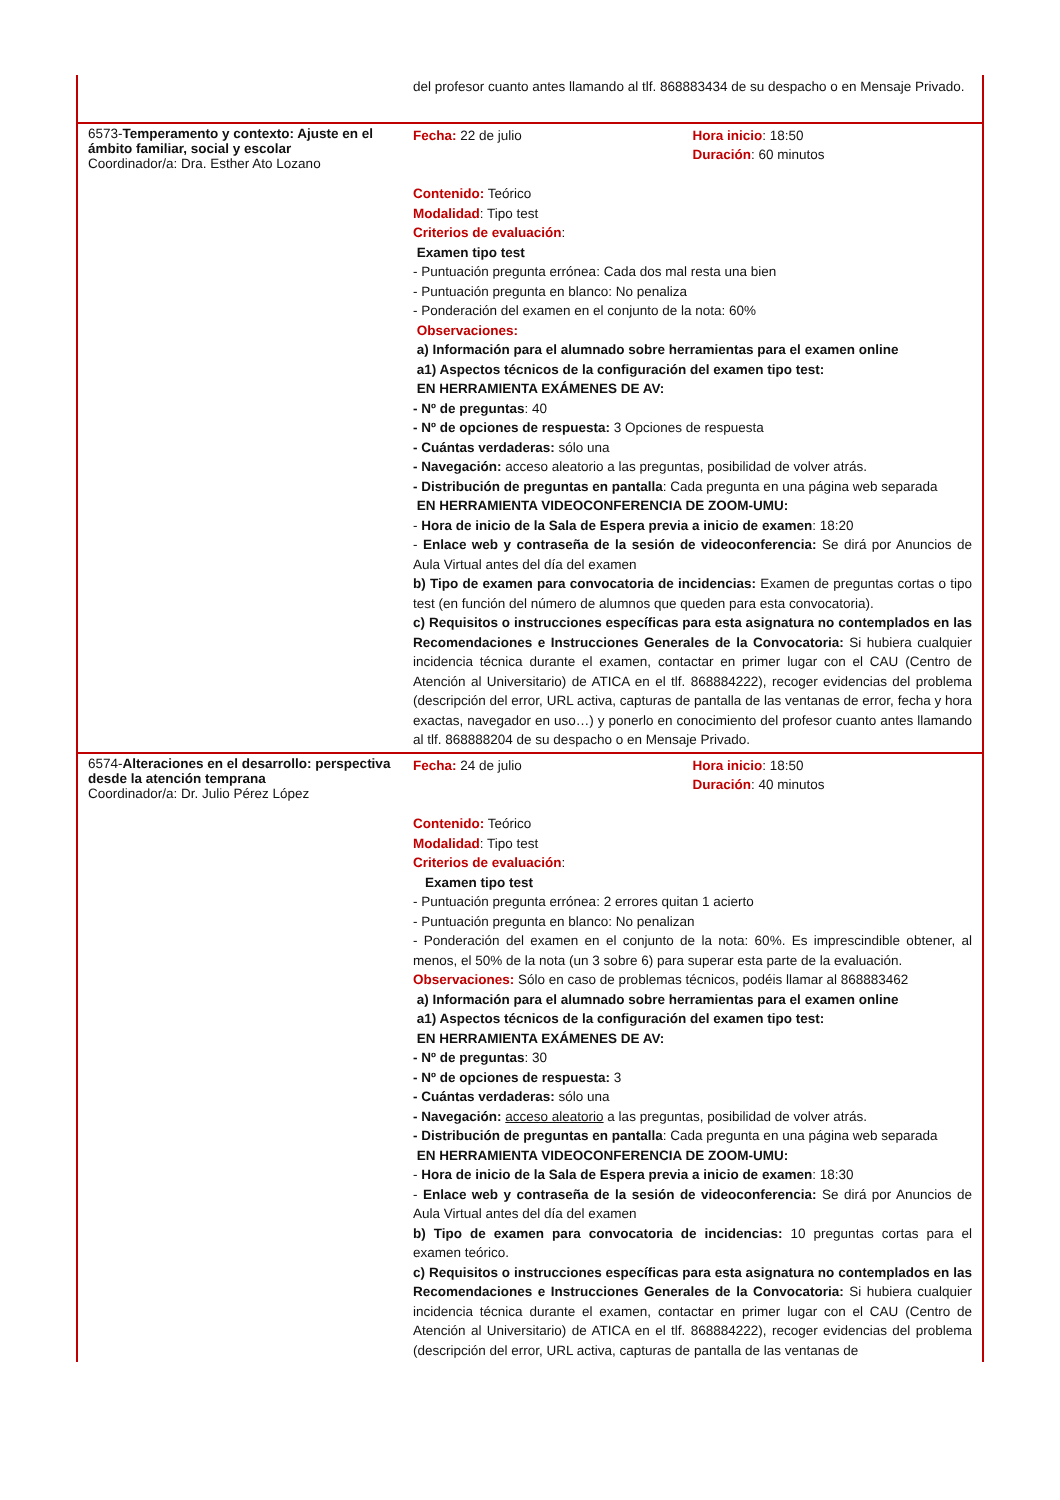| | del profesor cuanto antes llamando al tlf. 868883434 de su despacho o en Mensaje Privado. |
| 6573- Temperamento y contexto: Ajuste en el ámbito familiar, social y escolar Coordinador/a: Dra. Esther Ato Lozano | Fecha: 22 de julio Hora inicio : 18:50 Duración : 60 minutos Contenido: Teórico Modalidad : Tipo test Criterios de evaluación : Examen tipo test - Puntuación pregunta errónea: Cada dos mal resta una bien - Puntuación pregunta en blanco: No penaliza - Ponderación del examen en el conjunto de la nota: 60% Observaciones: a) Información para el alumnado sobre herramientas para el examen online a1) Aspectos técnicos de la configuración del examen tipo test: EN HERRAMIENTA EXÁMENES DE AV: - Nº de preguntas : 40 - Nº de opciones de respuesta: 3 Opciones de respuesta - Cuántas verdaderas: sólo una - Navegación: acceso aleatorio a las preguntas, posibilidad de volver atrás. - Distribución de preguntas en pantalla : Cada pregunta en una página web separada EN HERRAMIENTA VIDEOCONFERENCIA DE ZOOM-UMU: - Hora de inicio de la Sala de Espera previa a inicio de examen : 18:20 - Enlace web y contraseña de la sesión de videoconferencia: Se dirá por Anuncios de Aula Virtual antes del día del examen b) Tipo de examen para convocatoria de incidencias: Examen de preguntas cortas o tipo test (en función del número de alumnos que queden para esta convocatoria). c) Requisitos o instrucciones específicas para esta asignatura no contemplados en las Recomendaciones e Instrucciones Generales de la Convocatoria: Si hubiera cualquier incidencia técnica durante el examen, contactar en primer lugar con el CAU (Centro de Atención al Universitario) de ATICA en el tlf. 868884222), recoger evidencias del problema (descripción del error, URL activa, capturas de pantalla de las ventanas de error, fecha y hora exactas, navegador en uso…) y ponerlo en conocimiento del profesor cuanto antes llamando al tlf. 868888204 de su despacho o en Mensaje Privado. |
| 6574- Alteraciones en el desarrollo: perspectiva desde la atención temprana Coordinador/a: Dr. Julio Pérez López | Fecha: 24 de julio Hora inicio : 18:50 Duración : 40 minutos Contenido: Teórico Modalidad : Tipo test Criterios de evaluación : Examen tipo test - Puntuación pregunta errónea: 2 errores quitan 1 acierto - Puntuación pregunta en blanco: No penalizan - Ponderación del examen en el conjunto de la nota: 60%. Es imprescindible obtener, al menos, el 50% de la nota (un 3 sobre 6) para superar esta parte de la evaluación. Observaciones: Sólo en caso de problemas técnicos, podéis llamar al 868883462 a) Información para el alumnado sobre herramientas para el examen online a1) Aspectos técnicos de la configuración del examen tipo test: EN HERRAMIENTA EXÁMENES DE AV: - Nº de preguntas : 30 - Nº de opciones de respuesta: 3 - Cuántas verdaderas: sólo una - Navegación: acceso aleatorio a las preguntas, posibilidad de volver atrás. - Distribución de preguntas en pantalla : Cada pregunta en una página web separada EN HERRAMIENTA VIDEOCONFERENCIA DE ZOOM-UMU: - Hora de inicio de la Sala de Espera previa a inicio de examen : 18:30 - Enlace web y contraseña de la sesión de videoconferencia: Se dirá por Anuncios de Aula Virtual antes del día del examen b) Tipo de examen para convocatoria de incidencias: 10 preguntas cortas para el examen teórico. c) Requisitos o instrucciones específicas para esta asignatura no contemplados en las Recomendaciones e Instrucciones Generales de la Convocatoria: Si hubiera cualquier incidencia técnica durante el examen, contactar en primer lugar con el CAU (Centro de Atención al Universitario) de ATICA en el tlf. 868884222), recoger evidencias del problema (descripción del error, URL activa, capturas de pantalla de las ventanas de |